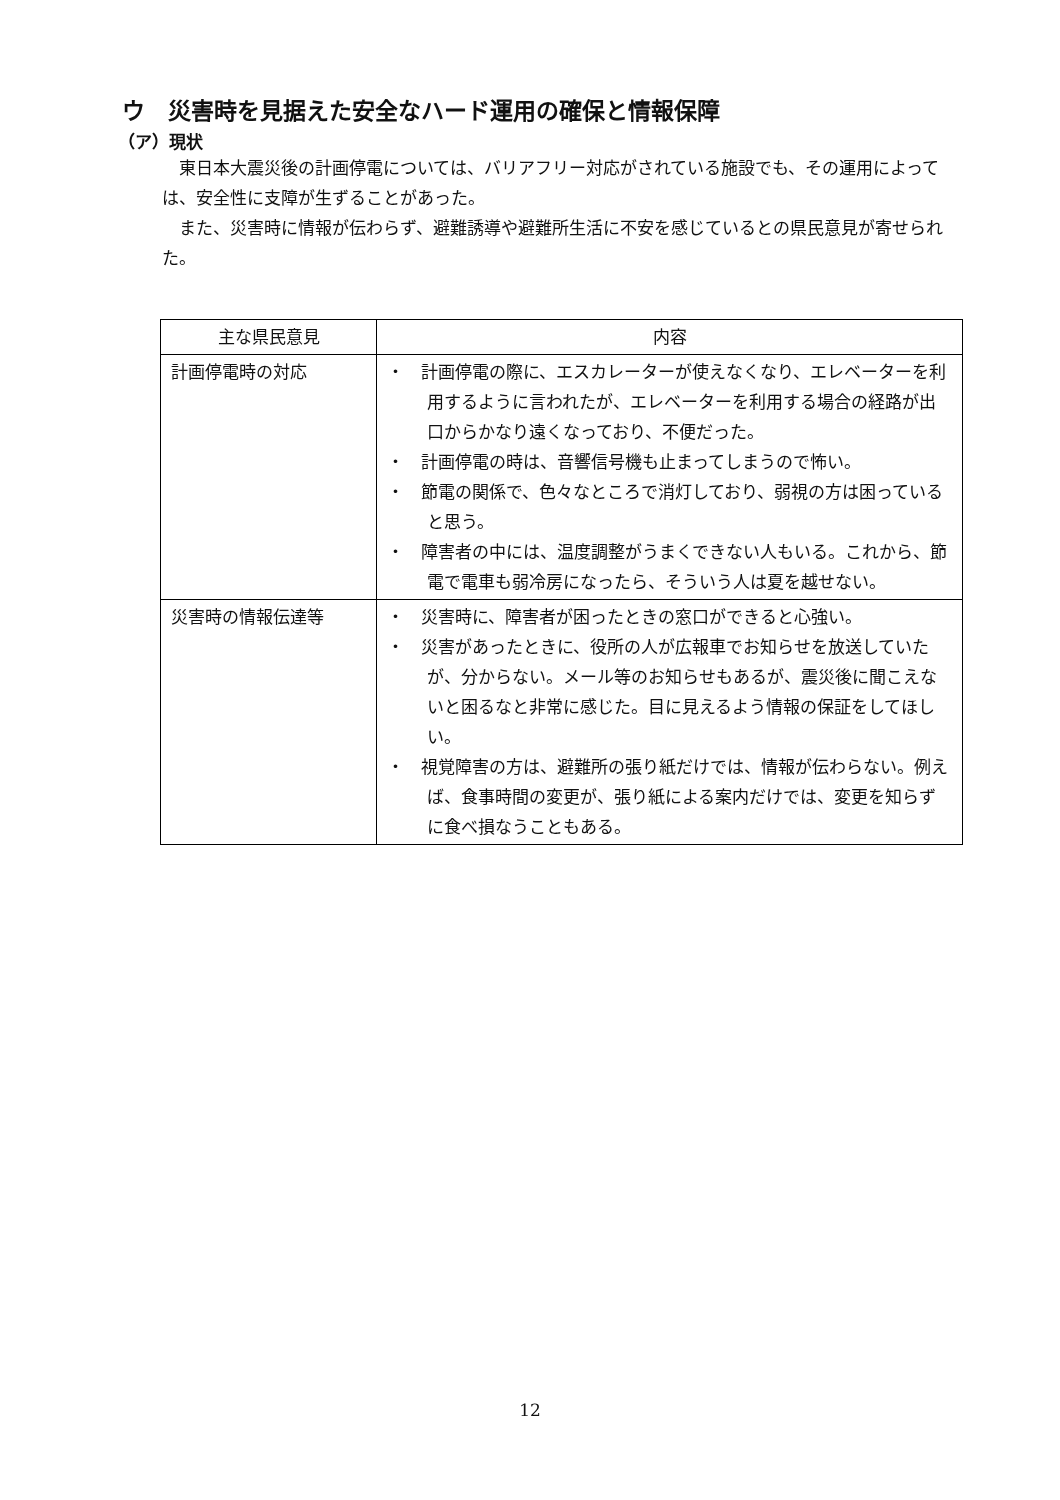ウ　災害時を見据えた安全なハード運用の確保と情報保障
（ア）現状
東日本大震災後の計画停電については、バリアフリー対応がされている施設でも、その運用によっては、安全性に支障が生ずることがあった。
また、災害時に情報が伝わらず、避難誘導や避難所生活に不安を感じているとの県民意見が寄せられた。
| 主な県民意見 | 内容 |
| --- | --- |
| 計画停電時の対応 | ・ 計画停電の際に、エスカレーターが使えなくなり、エレベーターを利用するように言われたが、エレベーターを利用する場合の経路が出口からかなり遠くなっており、不便だった。 ・ 計画停電の時は、音響信号機も止まってしまうので怖い。 ・ 節電の関係で、色々なところで消灯しており、弱視の方は困っていると思う。 ・ 障害者の中には、温度調整がうまくできない人もいる。これから、節電で電車も弱冷房になったら、そういう人は夏を越せない。 |
| 災害時の情報伝達等 | ・ 災害時に、障害者が困ったときの窓口ができると心強い。 ・ 災害があったときに、役所の人が広報車でお知らせを放送していたが、分からない。メール等のお知らせもあるが、震災後に聞こえないと困るなと非常に感じた。目に見えるよう情報の保証をしてほしい。 ・ 視覚障害の方は、避難所の張り紙だけでは、情報が伝わらない。例えば、食事時間の変更が、張り紙による案内だけでは、変更を知らずに食べ損なうこともある。 |
12